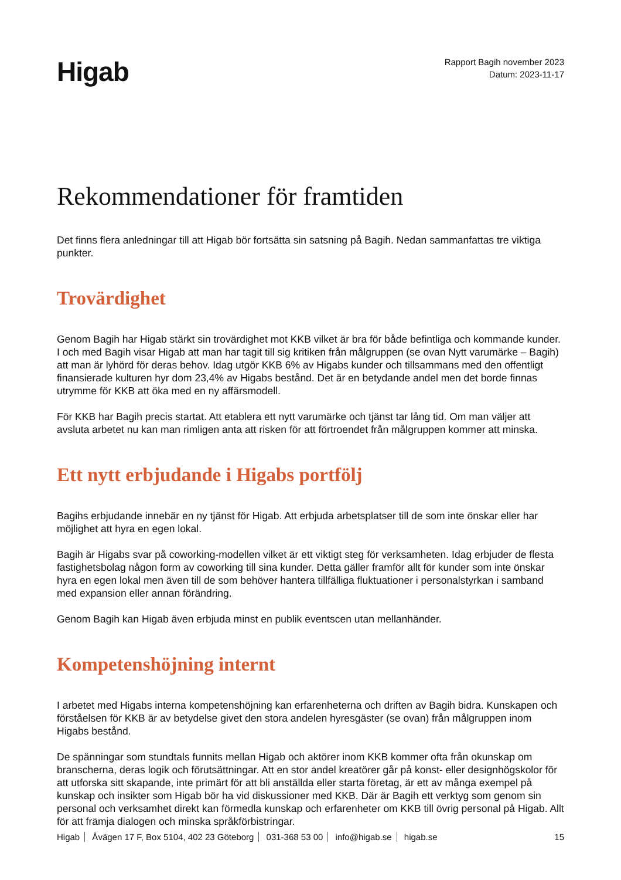Higab
Rapport Bagih november 2023
Datum: 2023-11-17
Rekommendationer för framtiden
Det finns flera anledningar till att Higab bör fortsätta sin satsning på Bagih. Nedan sammanfattas tre viktiga punkter.
Trovärdighet
Genom Bagih har Higab stärkt sin trovärdighet mot KKB vilket är bra för både befintliga och kommande kunder. I och med Bagih visar Higab att man har tagit till sig kritiken från målgruppen (se ovan Nytt varumärke – Bagih) att man är lyhörd för deras behov. Idag utgör KKB 6% av Higabs kunder och tillsammans med den offentligt finansierade kulturen hyr dom 23,4% av Higabs bestånd. Det är en betydande andel men det borde finnas utrymme för KKB att öka med en ny affärsmodell.
För KKB har Bagih precis startat. Att etablera ett nytt varumärke och tjänst tar lång tid. Om man väljer att avsluta arbetet nu kan man rimligen anta att risken för att förtroendet från målgruppen kommer att minska.
Ett nytt erbjudande i Higabs portfölj
Bagihs erbjudande innebär en ny tjänst för Higab. Att erbjuda arbetsplatser till de som inte önskar eller har möjlighet att hyra en egen lokal.
Bagih är Higabs svar på coworking-modellen vilket är ett viktigt steg för verksamheten. Idag erbjuder de flesta fastighetsbolag någon form av coworking till sina kunder. Detta gäller framför allt för kunder som inte önskar hyra en egen lokal men även till de som behöver hantera tillfälliga fluktuationer i personalstyrkan i samband med expansion eller annan förändring.
Genom Bagih kan Higab även erbjuda minst en publik eventscen utan mellanhänder.
Kompetenshöjning internt
I arbetet med Higabs interna kompetenshöjning kan erfarenheterna och driften av Bagih bidra. Kunskapen och förståelsen för KKB är av betydelse givet den stora andelen hyresgäster (se ovan) från målgruppen inom Higabs bestånd.
De spänningar som stundtals funnits mellan Higab och aktörer inom KKB kommer ofta från okunskap om branscherna, deras logik och förutsättningar. Att en stor andel kreatörer går på konst- eller designhögskolor för att utforska sitt skapande, inte primärt för att bli anställda eller starta företag, är ett av många exempel på kunskap och insikter som Higab bör ha vid diskussioner med KKB. Där är Bagih ett verktyg som genom sin personal och verksamhet direkt kan förmedla kunskap och erfarenheter om KKB till övrig personal på Higab. Allt för att främja dialogen och minska språkförbistringar.
Higab Åvägen 17 F, Box 5104, 402 23 Göteborg 031-368 53 00 info@higab.se higab.se
15